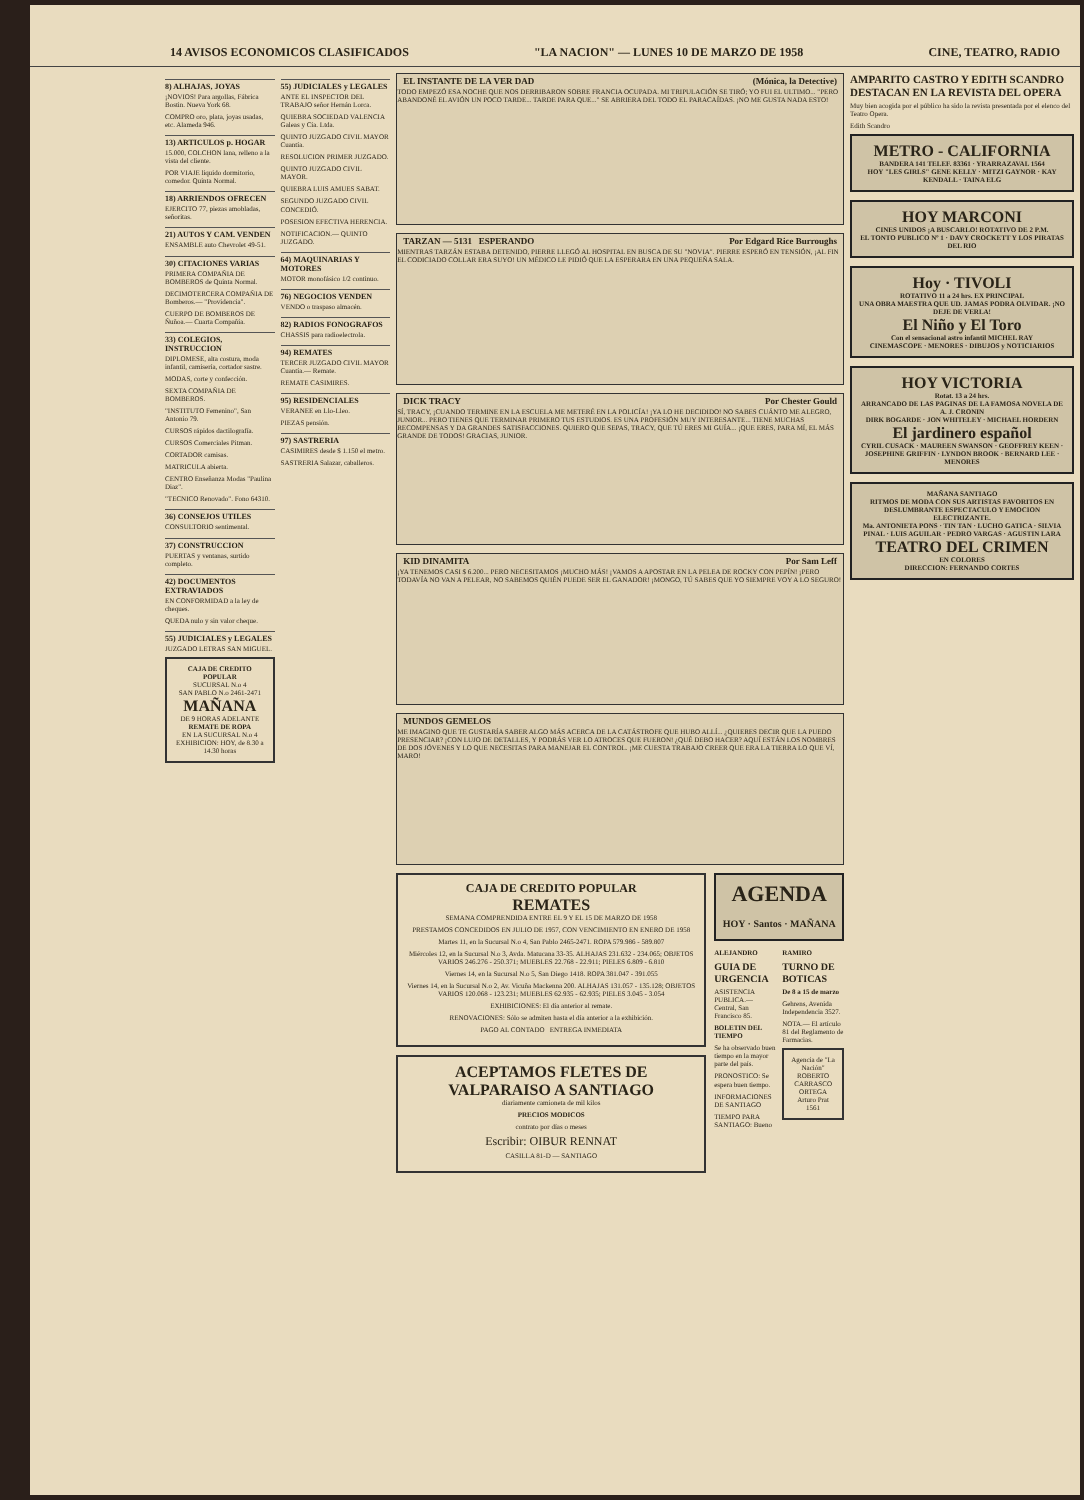14 AVISOS ECONOMICOS CLASIFICADOS "LA NACION" — LUNES 10 DE MARZO DE 1958 CINE, TEATRO, RADIO
8) ALHAJAS, JOYAS
¡NOVIOS! Para argollas, Fábrica Bostin. Nueva York 68.
COMPRO oro, plata, joyas usadas, etc. Alameda 946.
13) ARTICULOS p. HOGAR
15.000, COLCHON lana, relleno a la vista del cliente.
POR VIAJE liquido dormitorio, comedor. Quinta Normal.
18) ARRIENDOS OFRECEN
EJERCITO 77, piezas amobladas, señoritas.
21) AUTOS Y CAM. VENDEN
ENSAMBLE auto Chevrolet 49-51.
30) CITACIONES VARIAS
PRIMERA COMPAÑIA DE BOMBEROS de Quinta Normal.
DECIMOTERCERA COMPAÑIA DE Bomberos.— "Providencia".
CUERPO DE BOMBEROS DE Ñuñoa.— Cuarta Compañía.
33) COLEGIOS, INSTRUCCION
DIPLOMESE, alta costura, moda infantil, camisería, cortador sastre.
MODAS, corte y confección.
SEXTA COMPAÑIA DE BOMBEROS.
"INSTITUTO Femenino", San Antonio 79.
CURSOS rápidos dactilografía.
CURSOS Comerciales Pitman.
CORTADOR camisas.
MATRICULA abierta.
CENTRO Enseñanza Modas "Paulina Diaz".
"TECNICO Renovado". Fono 64310.
36) CONSEJOS UTILES
CONSULTORIO sentimental.
37) CONSTRUCCION
PUERTAS y ventanas, surtido completo.
42) DOCUMENTOS EXTRAVIADOS
EN CONFORMIDAD a la ley de cheques.
QUEDA nulo y sin valor cheque.
55) JUDICIALES y LEGALES
JUZGADO LETRAS SAN MIGUEL.
CAJA DE CREDITO POPULAR
SUCURSAL N.o 4
SAN PABLO N.o 2461-2471
MAÑANA
DE 9 HORAS ADELANTE
REMATE DE ROPA
EN LA SUCURSAL N.o 4
EXHIBICION: HOY, de 8.30 a 14.30 horas
55) JUDICIALES y LEGALES
ANTE EL INSPECTOR DEL TRABAJO señor Hernán Lorca.
QUIEBRA SOCIEDAD VALENCIA Galeas y Cía. Ltda.
QUINTO JUZGADO CIVIL MAYOR Cuantía.
RESOLUCION PRIMER JUZGADO.
QUINTO JUZGADO CIVIL MAYOR.
QUIEBRA LUIS AMUES SABAT.
SEGUNDO JUZGADO CIVIL CONCEDIÓ.
POSESION EFECTIVA HERENCIA.
NOTIFICACION.— QUINTO JUZGADO.
64) MAQUINARIAS Y MOTORES
MOTOR monofásico 1/2 continuo.
76) NEGOCIOS VENDEN
VENDO o traspaso almacén.
82) RADIOS FONOGRAFOS
CHASSIS para radioelectrola.
94) REMATES
TERCER JUZGADO CIVIL MAYOR Cuantía.— Remate.
REMATE CASIMIRES.
95) RESIDENCIALES
VERANEE en Llo-Lleo.
PIEZAS pensión.
97) SASTRERIA
CASIMIRES desde $ 1.150 el metro.
SASTRERIA Salazar, caballeros.
EL INSTANTE DE LA VER DAD (Mónica, la Detective)
TODO EMPEZÓ ESA NOCHE QUE NOS DERRIBARON SOBRE FRANCIA OCUPADA. MI TRIPULACIÓN SE TIRÓ; YO FUI EL ULTIMO... "PERO ABANDONÉ EL AVIÓN UN POCO TARDE... TARDE PARA QUE..." SE ABRIERA DEL TODO EL PARACAÍDAS. ¡NO ME GUSTA NADA ESTO!
TARZAN — 5131 ESPERANDO Por Edgard Rice Burroughs
MIENTRAS TARZÁN ESTABA DETENIDO, PIERRE LLEGÓ AL HOSPITAL EN BUSCA DE SU "NOVIA". PIERRE ESPERÓ EN TENSIÓN, ¡AL FIN EL CODICIADO COLLAR ERA SUYO! UN MÉDICO LE PIDIÓ QUE LA ESPERARA EN UNA PEQUEÑA SALA.
DICK TRACY Por Chester Gould
SÍ, TRACY, ¡CUANDO TERMINE EN LA ESCUELA ME METERÉ EN LA POLICÍA! ¡YA LO HE DECIDIDO! NO SABES CUÁNTO ME ALEGRO, JUNIOR... PERO TIENES QUE TERMINAR PRIMERO TUS ESTUDIOS. ES UNA PROFESIÓN MUY INTERESANTE... TIENE MUCHAS RECOMPENSAS Y DA GRANDES SATISFACCIONES. QUIERO QUE SEPAS, TRACY, QUE TÚ ERES MI GUÍA... ¡QUE ERES, PARA MÍ, EL MÁS GRANDE DE TODOS! GRACIAS, JUNIOR.
KID DINAMITA Por Sam Leff
¡YA TENEMOS CASI $ 6.200... PERO NECESITAMOS ¡MUCHO MÁS! ¡VAMOS A APOSTAR EN LA PELEA DE ROCKY CON PEPÍN! ¡PERO TODAVÍA NO VAN A PELEAR, NO SABEMOS QUIÉN PUEDE SER EL GANADOR! ¡MONGO, TÚ SABES QUE YO SIEMPRE VOY A LO SEGURO!
MUNDOS GEMELOS
ME IMAGINO QUE TE GUSTARÍA SABER ALGO MÁS ACERCA DE LA CATÁSTROFE QUE HUBO ALLÍ... ¿QUIERES DECIR QUE LA PUEDO PRESENCIAR? ¡CON LUJO DE DETALLES, Y PODRÁS VER LO ATROCES QUE FUERON! ¿QUÉ DEBO HACER? AQUÍ ESTÁN LOS NOMBRES DE DOS JÓVENES Y LO QUE NECESITAS PARA MANEJAR EL CONTROL. ¡ME CUESTA TRABAJO CREER QUE ERA LA TIERRA LO QUE VÍ, MARO!
CAJA DE CREDITO POPULAR
REMATES
SEMANA COMPRENDIDA ENTRE EL 9 Y EL 15 DE MARZO DE 1958
PRESTAMOS CONCEDIDOS EN JULIO DE 1957, CON VENCIMIENTO EN ENERO DE 1958
Martes 11, en la Sucursal N.o 4, San Pablo 2465-2471. ROPA 579.986 - 589.807
Miércoles 12, en la Sucursal N.o 3, Avda. Matucana 33-35. ALHAJAS 231.632 - 234.065; OBJETOS VARIOS 246.276 - 250.371; MUEBLES 22.768 - 22.911; PIELES 6.809 - 6.810
Viernes 14, en la Sucursal N.o 5, San Diego 1418. ROPA 381.047 - 391.055
Viernes 14, en la Sucursal N.o 2, Av. Vicuña Mackenna 200. ALHAJAS 131.057 - 135.128; OBJETOS VARIOS 120.068 - 123.231; MUEBLES 62.935 - 62.935; PIELES 3.045 - 3.054
EXHIBICIONES: El día anterior al remate.
RENOVACIONES: Sólo se admiten hasta el día anterior a la exhibición.
PAGO AL CONTADO ENTREGA INMEDIATA
ACEPTAMOS FLETES DE VALPARAISO A SANTIAGO
diariamente camioneta de mil kilos
PRECIOS MODICOS
contrato por días o meses
Escribir: OIBUR RENNAT
CASILLA 81-D — SANTIAGO
AGENDA
HOY · Santos · MAÑANA
ALEJANDRO
GUIA DE URGENCIA
ASISTENCIA PUBLICA.— Central, San Francisco 85.
BOLETIN DEL TIEMPO
Se ha observado buen tiempo en la mayor parte del país.
PRONOSTICO: Se espera buen tiempo.
INFORMACIONES DE SANTIAGO
TIEMPO PARA SANTIAGO: Bueno
RAMIRO
TURNO DE BOTICAS
De 8 a 15 de marzo
Gehrens, Avenida Independencia 3527.
NOTA.— El artículo 81 del Reglamento de Farmacias.
Agencia de "La Nación"
ROBERTO CARRASCO ORTEGA
Arturo Prat 1561
AMPARITO CASTRO Y EDITH SCANDRO DESTACAN EN LA REVISTA DEL OPERA
Muy bien acogida por el público ha sido la revista presentada por el elenco del Teatro Opera.
Edith Scandro
METRO - CALIFORNIA
BANDERA 141 TELEF. 83361 · YRARRAZAVAL 1564
HOY "LES GIRLS" GENE KELLY · MITZI GAYNOR · KAY KENDALL · TAINA ELG
HOY MARCONI
CINES UNIDOS ¡A BUSCARLO! ROTATIVO DE 2 P.M.
EL TONTO PUBLICO Nº 1 · DAVY CROCKETT Y LOS PIRATAS DEL RIO
Hoy · TIVOLI
ROTATIVO 11 a 24 hrs. EX PRINCIPAL
UNA OBRA MAESTRA QUE UD. JAMAS PODRA OLVIDAR. ¡NO DEJE DE VERLA!
El Niño y El Toro
Con el sensacional astro infantil MICHEL RAY
CINEMASCOPE · MENORES · DIBUJOS y NOTICIARIOS
HOY VICTORIA
Rotat. 13 a 24 hrs.
ARRANCADO DE LAS PAGINAS DE LA FAMOSA NOVELA DE A. J. CRONIN
DIRK BOGARDE · JON WHITELEY · MICHAEL HORDERN
El jardinero español
CYRIL CUSACK · MAUREEN SWANSON · GEOFFREY KEEN · JOSEPHINE GRIFFIN · LYNDON BROOK · BERNARD LEE · MENORES
MAÑANA SANTIAGO
RITMOS DE MODA CON SUS ARTISTAS FAVORITOS EN DESLUMBRANTE ESPECTACULO Y EMOCION ELECTRIZANTE.
Ma. ANTONIETA PONS · TIN TAN · LUCHO GATICA · SILVIA PINAL · LUIS AGUILAR · PEDRO VARGAS · AGUSTIN LARA
TEATRO DEL CRIMEN
EN COLORES
DIRECCION: FERNANDO CORTES